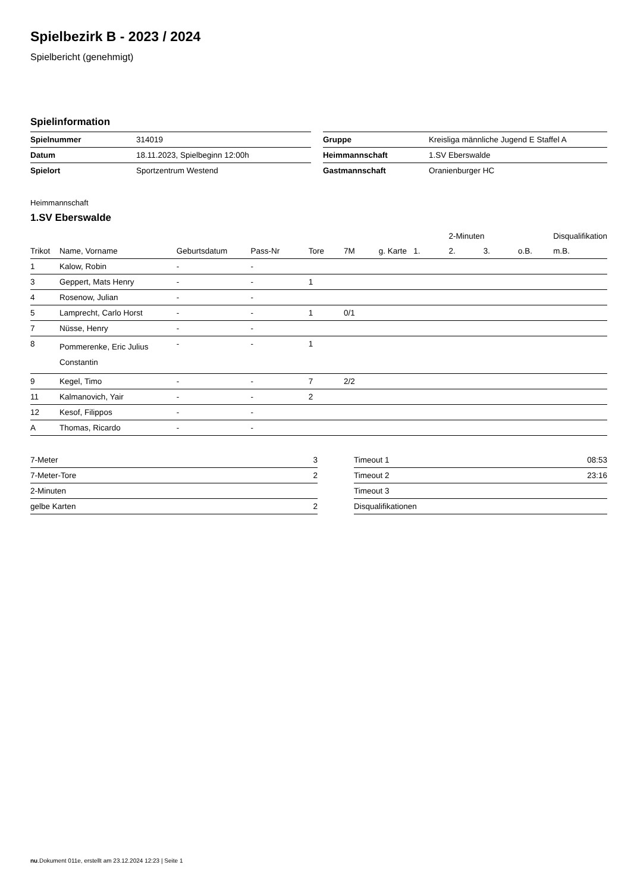Spielbezirk B - 2023 / 2024
Spielbericht (genehmigt)
Spielinformation
| Spielnummer | 314019 | | Gruppe | Kreisliga männliche Jugend E Staffel A |
| Datum | 18.11.2023, Spielbeginn 12:00h | | Heimmannschaft | 1.SV Eberswalde |
| Spielort | Sportzentrum Westend | | Gastmannschaft | Oranienburger HC |
Heimmannschaft
1.SV Eberswalde
| | | | | | | | | 2-Minuten | | | Disqualifikation |
| --- | --- | --- | --- | --- | --- | --- | --- | --- | --- | --- | --- |
| Trikot | Name, Vorname | Geburtsdatum | Pass-Nr | Tore | 7M | g. Karte | 1. | 2. | 3. | o.B. | m.B. |
| 1 | Kalow, Robin | - | - | | | | | | | | |
| 3 | Geppert, Mats Henry | - | - | 1 | | | | | | | |
| 4 | Rosenow, Julian | - | - | | | | | | | | |
| 5 | Lamprecht, Carlo Horst | - | - | 1 | 0/1 | | | | | | |
| 7 | Nüsse, Henry | - | - | | | | | | | | |
| 8 | Pommerenke, Eric Julius Constantin | - | - | 1 | | | | | | | |
| 9 | Kegel, Timo | - | - | 7 | 2/2 | | | | | | |
| 11 | Kalmanovich, Yair | - | - | 2 | | | | | | | |
| 12 | Kesof, Filippos | - | - | | | | | | | | |
| A | Thomas, Ricardo | - | - | | | | | | | | |
| 7-Meter | 3 |
| 7-Meter-Tore | 2 |
| 2-Minuten | |
| gelbe Karten | 2 |
| Timeout 1 | 08:53 |
| Timeout 2 | 23:16 |
| Timeout 3 | |
| Disqualifikationen | |
nu.Dokument 011e, erstellt am 23.12.2024 12:23 | Seite 1